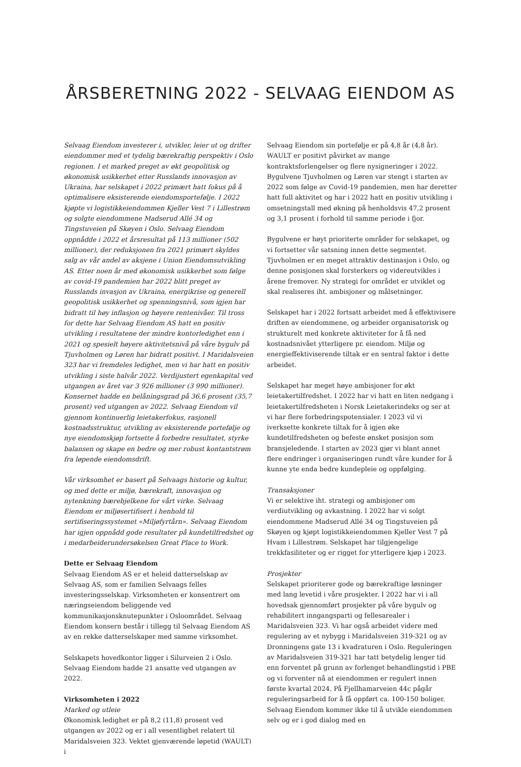ÅRSBERETNING 2022 - SELVAAG EIENDOM AS
Selvaag Eiendom investerer i, utvikler, leier ut og drifter eiendommer med et tydelig bærekraftig perspektiv i Oslo regionen. I et marked preget av økt geopolitisk og økonomisk usikkerhet etter Russlands innovasjon av Ukraina, har selskapet i 2022 primært hatt fokus på å optimalisere eksisterende eiendomsportefølje. I 2022 kjøpte vi logistikkeiendommen Kjeller Vest 7 i Lillestrøm og solgte eiendommene Madserud Allé 34 og Tingstuveien på Skøyen i Oslo. Selvaag Eiendom oppnådde i 2022 et årsresultat på 113 millioner (502 millioner), der reduksjonen fra 2021 primært skyldes salg av vår andel av aksjene i Union Eiendomsutvikling AS. Etter noen år med økonomisk usikkerhet som følge av covid-19 pandemien har 2022 blitt preget av Russlands invasjon av Ukraina, energikrise og generell geopolitisk usikkerhet og spenningsnivå, som igjen har bidratt til høy inflasjon og høyere rentenivåer. Til tross for dette har Selvaag Eiendom AS hatt en positiv utvikling i resultatene der mindre kontorledighet enn i 2021 og spesielt høyere aktivitetsnivå på våre bygulv på Tjuvholmen og Løren har bidratt positivt. I Maridalsveien 323 har vi fremdeles ledighet, men vi har hatt en positiv utvikling i siste halvår 2022. Verdijustert egenkapital ved utgangen av året var 3 926 millioner (3 990 millioner). Konsernet hadde en belåningsgrad på 36,6 prosent (35,7 prosent) ved utgangen av 2022. Selvaag Eiendom vil gjennom kontinuerlig leietakerfokus, rasjonell kostnadsstruktur, utvikling av eksisterende portefølje og nye eiendomskjøp fortsette å forbedre resultatet, styrke balansen og skape en bedre og mer robust kontantstrøm fra løpende eiendomsdrift.
Vår virksomhet er basert på Selvaags historie og kultur, og med dette er miljø, bærekraft, innovasjon og nytenkning bærebjelkene for vårt virke. Selvaag Eiendom er miljøsertifisert i henhold til sertifiseringssystemet «Miljøfyrtårn». Selvaag Eiendom har igjen oppnådd gode resultater på kundetilfredshet og i medarbeiderundersøkelsen Great Place to Work.
Dette er Selvaag Eiendom
Selvaag Eiendom AS er et heleid datterselskap av Selvaag AS, som er familien Selvaags felles investeringsselskap. Virksomheten er konsentrert om næringseiendom beliggende ved kommunikasjonsknutepunkter i Osloområdet. Selvaag Eiendom konsern består i tillegg til Selvaag Eiendom AS av en rekke datterselskaper med samme virksomhet.
Selskapets hovedkontor ligger i Silurveien 2 i Oslo. Selvaag Eiendom hadde 21 ansatte ved utgangen av 2022.
Virksomheten i 2022
Marked og utleie
Økonomisk ledighet er på 8,2 (11,8) prosent ved utgangen av 2022 og er i all vesentlighet relatert til Maridalsveien 323. Vektet gjenværende løpetid (WAULT) i
Selvaag Eiendom sin portefølje er på 4,8 år (4,8 år). WAULT er positivt påvirket av mange kontraktsforlengelser og flere nysigneringer i 2022. Bygulvene Tjuvholmen og Løren var stengt i starten av 2022 som følge av Covid-19 pandemien, men har deretter hatt full aktivitet og har i 2022 hatt en positiv utvikling i omsetningstall med økning på henholdsvis 47,2 prosent og 3,1 prosent i forhold til samme periode i fjor.
Bygulvene er høyt prioriterte områder for selskapet, og vi fortsetter vår satsning innen dette segmentet. Tjuvholmen er en meget attraktiv destinasjon i Oslo, og denne posisjonen skal forsterkers og videreutvikles i årene fremover. Ny strategi for området er utviklet og skal realiseres iht. ambisjoner og målsetninger.
Selskapet har i 2022 fortsatt arbeidet med å effektivisere driften av eiendommene, og arbeider organisatorisk og strukturelt med konkrete aktiviteter for å få ned kostnadsnivået ytterligere pr. eiendom. Miljø og energieffektiviserende tiltak er en sentral faktor i dette arbeidet.
Selskapet har meget høye ambisjoner for økt leietakertilfredshet. I 2022 har vi hatt en liten nedgang i leietakertilfredsheten i Norsk Leietakerindeks og ser at vi har flere forbedringspotensialer. I 2023 vil vi iverksette konkrete tiltak for å igjen øke kundetilfredsheten og befeste ønsket posisjon som bransjeledende. I starten av 2023 gjør vi blant annet flere endringer i organiseringen rundt våre kunder for å kunne yte enda bedre kundepleie og oppfølging.
Transaksjoner
Vi er selektive iht. strategi og ambisjoner om verdiutvikling og avkastning. I 2022 har vi solgt eiendommene Madserud Allé 34 og Tingstuveien på Skøyen og kjøpt logistikkeiendommen Kjeller Vest 7 på Hvam i Lillestrøm. Selskapet har tilgjengelige trekkfasiliteter og er rigget for ytterligere kjøp i 2023.
Prosjekter
Selskapet prioriterer gode og bærekraftige løsninger med lang levetid i våre prosjekter. I 2022 har vi i all hovedsak gjennomført prosjekter på våre bygulv og rehabilitert inngangsparti og fellesarealer i Maridalsveien 323. Vi har også arbeidet videre med regulering av et nybygg i Maridalsveien 319-321 og av Dronningens gate 13 i kvadraturen i Oslo. Reguleringen av Maridalsveien 319-321 har tatt betydelig lenger tid enn forventet på grunn av forlenget behandlingstid i PBE og vi forventer nå at eiendommen er regulert innen første kvartal 2024. På Fjellhamarveien 44c pågår reguleringsarbeid for å få oppført ca. 100-150 boliger. Selvaag Eiendom kommer ikke til å utvikle eiendommen selv og er i god dialog med en